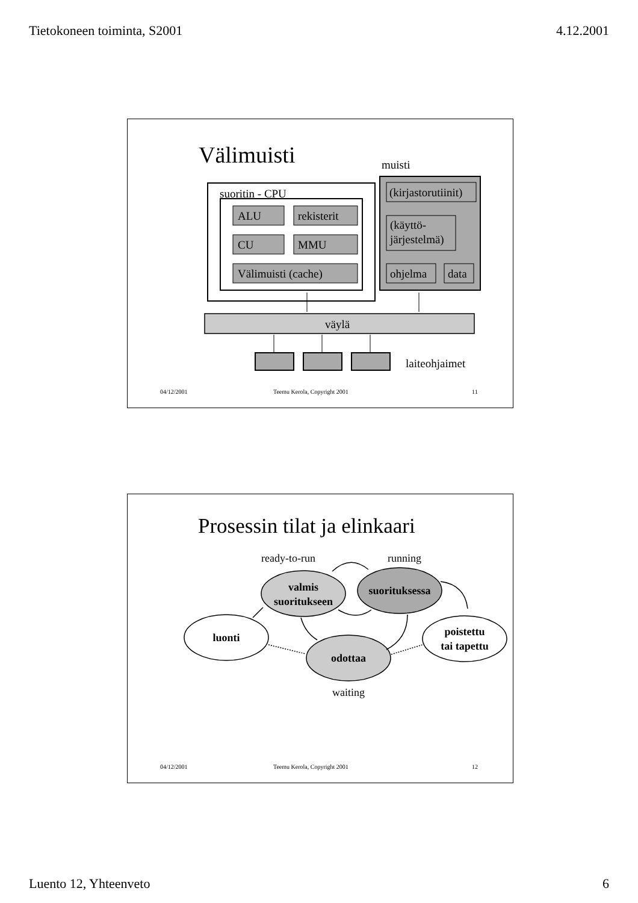Tietokoneen toiminta, S2001 4.12.2001
Välimuisti
muisti
suoritin - CPU
ALU
rekisterit
CU
MMU
Välimuisti (cache)
(kirjastorutiinit)
(käyttö-
järjestelmä)
ohjelma
data
väylä
laiteohjaimet
04/12/2001
Teemu Kerola, Copyright 2001
11
Prosessin tilat ja elinkaari
ready-to-run
running
valmis
suoritukseen
suorituksessa
luonti
odottaa
poistettu
tai tapettu
waiting
04/12/2001
Teemu Kerola, Copyright 2001
12
Luento 12, Yhteenveto 6